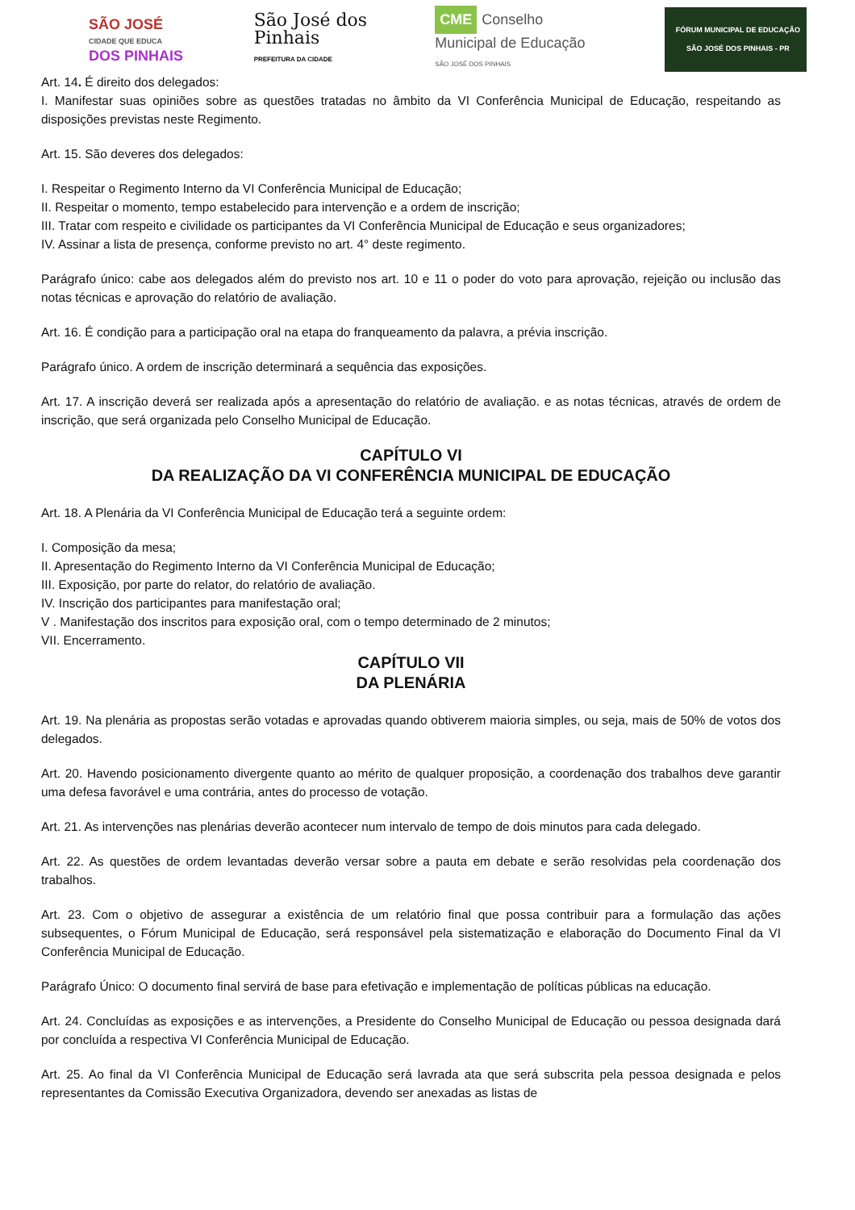SÃO JOSÉ
CIDADE QUE EDUCA
DOS PINHAIS
São José dos Pinhais
PREFEITURA DA CIDADE
CME Conselho Municipal de Educação
SÃO JOSÉ DOS PINHAIS
FÓRUM MUNICIPAL DE EDUCAÇÃO
SÃO JOSÉ DOS PINHAIS - PR
Art. 14. É direito dos delegados:
I. Manifestar suas opiniões sobre as questões tratadas no âmbito da VI Conferência Municipal de Educação, respeitando as disposições previstas neste Regimento.
Art. 15. São deveres dos delegados:
I. Respeitar o Regimento Interno da VI Conferência Municipal de Educação;
II. Respeitar o momento, tempo estabelecido para intervenção e a ordem de inscrição;
III. Tratar com respeito e civilidade os participantes da VI Conferência Municipal de Educação e seus organizadores;
IV. Assinar a lista de presença, conforme previsto no art. 4° deste regimento.
Parágrafo único: cabe aos delegados além do previsto nos art. 10 e 11 o poder do voto para aprovação, rejeição ou inclusão das notas técnicas e aprovação do relatório de avaliação.
Art. 16. É condição para a participação oral na etapa do franqueamento da palavra, a prévia inscrição.
Parágrafo único. A ordem de inscrição determinará a sequência das exposições.
Art. 17. A inscrição deverá ser realizada após a apresentação do relatório de avaliação. e as notas técnicas, através de ordem de inscrição, que será organizada pelo Conselho Municipal de Educação.
CAPÍTULO VI
DA REALIZAÇÃO DA VI CONFERÊNCIA MUNICIPAL DE EDUCAÇÃO
Art. 18. A Plenária da VI Conferência Municipal de Educação terá a seguinte ordem:
I. Composição da mesa;
II. Apresentação do Regimento Interno da VI Conferência Municipal de Educação;
III. Exposição, por parte do relator, do relatório de avaliação.
IV. Inscrição dos participantes para manifestação oral;
V . Manifestação dos inscritos para exposição oral, com o tempo determinado de 2 minutos;
VII. Encerramento.
CAPÍTULO VII
DA PLENÁRIA
Art. 19. Na plenária as propostas serão votadas e aprovadas quando obtiverem maioria simples, ou seja, mais de 50% de votos dos delegados.
Art. 20. Havendo posicionamento divergente quanto ao mérito de qualquer proposição, a coordenação dos trabalhos deve garantir uma defesa favorável e uma contrária, antes do processo de votação.
Art. 21. As intervenções nas plenárias deverão acontecer num intervalo de tempo de dois minutos para cada delegado.
Art. 22. As questões de ordem levantadas deverão versar sobre a pauta em debate e serão resolvidas pela coordenação dos trabalhos.
Art. 23. Com o objetivo de assegurar a existência de um relatório final que possa contribuir para a formulação das ações subsequentes, o Fórum Municipal de Educação, será responsável pela sistematização e elaboração do Documento Final da VI Conferência Municipal de Educação.
Parágrafo Único: O documento final servirá de base para efetivação e implementação de políticas públicas na educação.
Art. 24. Concluídas as exposições e as intervenções, a Presidente do Conselho Municipal de Educação ou pessoa designada dará por concluída a respectiva VI Conferência Municipal de Educação.
Art. 25. Ao final da VI Conferência Municipal de Educação será lavrada ata que será subscrita pela pessoa designada e pelos representantes da Comissão Executiva Organizadora, devendo ser anexadas as listas de